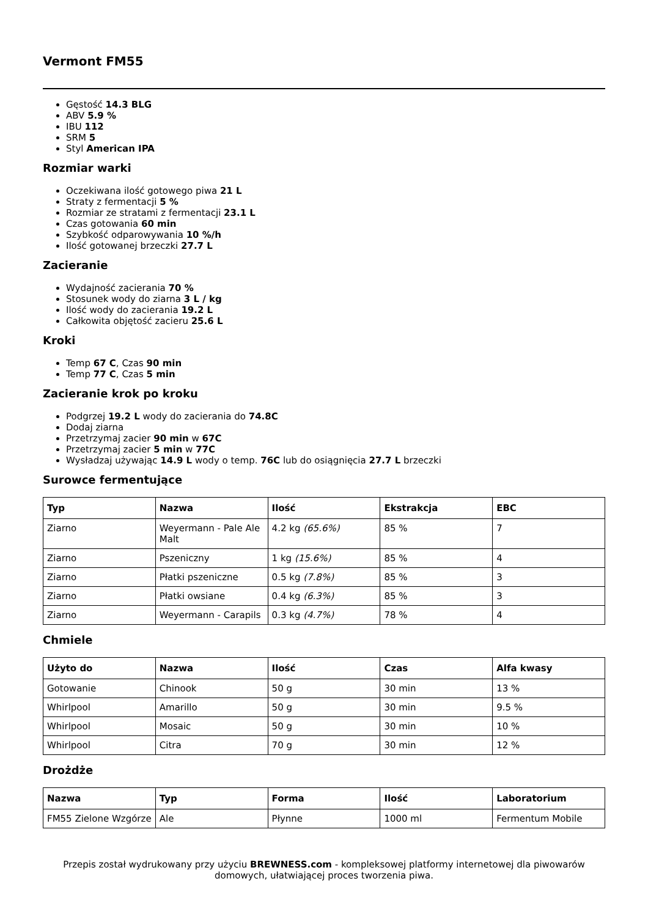Vermont FM55
Gęstość 14.3 BLG
ABV 5.9 %
IBU 112
SRM 5
Styl American IPA
Rozmiar warki
Oczekiwana ilość gotowego piwa 21 L
Straty z fermentacji 5 %
Rozmiar ze stratami z fermentacji 23.1 L
Czas gotowania 60 min
Szybkość odparowywania 10 %/h
Ilość gotowanej brzeczki 27.7 L
Zacieranie
Wydajność zacierania 70 %
Stosunek wody do ziarna 3 L / kg
Ilość wody do zacierania 19.2 L
Całkowita objętość zacieru 25.6 L
Kroki
Temp 67 C, Czas 90 min
Temp 77 C, Czas 5 min
Zacieranie krok po kroku
Podgrzej 19.2 L wody do zacierania do 74.8C
Dodaj ziarna
Przetrzymaj zacier 90 min w 67C
Przetrzymaj zacier 5 min w 77C
Wysładzaj używając 14.9 L wody o temp. 76C lub do osiągnięcia 27.7 L brzeczki
Surowce fermentujące
| Typ | Nazwa | Ilość | Ekstrakcja | EBC |
| --- | --- | --- | --- | --- |
| Ziarno | Weyermann - Pale Ale Malt | 4.2 kg (65.6%) | 85 % | 7 |
| Ziarno | Pszeniczny | 1 kg (15.6%) | 85 % | 4 |
| Ziarno | Płatki pszeniczne | 0.5 kg (7.8%) | 85 % | 3 |
| Ziarno | Płatki owsiane | 0.4 kg (6.3%) | 85 % | 3 |
| Ziarno | Weyermann - Carapils | 0.3 kg (4.7%) | 78 % | 4 |
Chmiele
| Użyto do | Nazwa | Ilość | Czas | Alfa kwasy |
| --- | --- | --- | --- | --- |
| Gotowanie | Chinook | 50 g | 30 min | 13 % |
| Whirlpool | Amarillo | 50 g | 30 min | 9.5 % |
| Whirlpool | Mosaic | 50 g | 30 min | 10 % |
| Whirlpool | Citra | 70 g | 30 min | 12 % |
Drożdże
| Nazwa | Typ | Forma | Ilość | Laboratorium |
| --- | --- | --- | --- | --- |
| FM55 Zielone Wzgórze | Ale | Płynne | 1000 ml | Fermentum Mobile |
Przepis został wydrukowany przy użyciu BREWNESS.com - kompleksowej platformy internetowej dla piwowarów domowych, ułatwiającej proces tworzenia piwa.